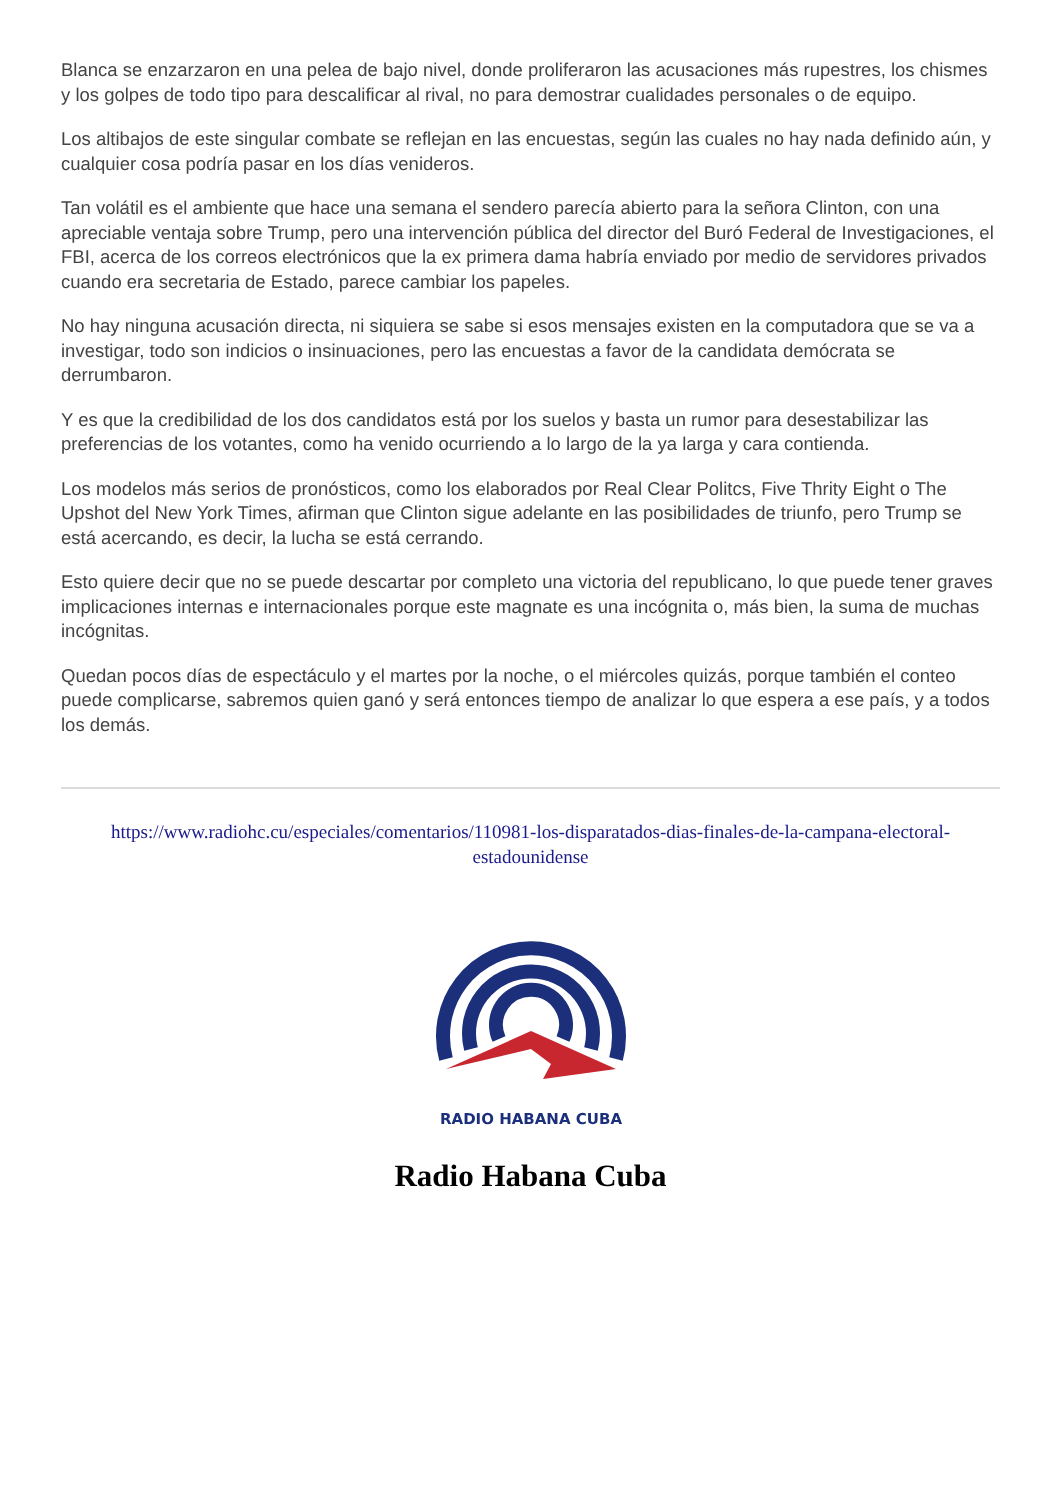Blanca se enzarzaron en una pelea de bajo nivel, donde proliferaron las acusaciones más rupestres, los chismes y los golpes de todo tipo para descalificar al rival, no para demostrar cualidades personales o de equipo.
Los altibajos de este singular combate se reflejan en las encuestas, según las cuales no hay nada definido aún, y cualquier cosa podría pasar en los días venideros.
Tan volátil es el ambiente que hace una semana el sendero parecía abierto para la señora Clinton, con una apreciable ventaja sobre Trump, pero una intervención pública del director del Buró Federal de Investigaciones, el FBI, acerca de los correos electrónicos que la ex primera dama habría enviado por medio de servidores privados cuando era secretaria de Estado, parece cambiar los papeles.
No hay ninguna acusación directa, ni siquiera se sabe si esos mensajes existen en la computadora que se va a investigar, todo son indicios o insinuaciones, pero las encuestas a favor de la candidata demócrata se derrumbaron.
Y es que la credibilidad de los dos candidatos está por los suelos y basta un rumor para desestabilizar las preferencias de los votantes, como ha venido ocurriendo a lo largo de la ya larga y cara contienda.
Los modelos más serios de pronósticos, como los elaborados por Real Clear Politcs, Five Thrity Eight o The Upshot del New York Times, afirman que Clinton sigue adelante en las posibilidades de triunfo, pero Trump se está acercando, es decir, la lucha se está cerrando.
Esto quiere decir que no se puede descartar por completo una victoria del republicano, lo que puede tener graves implicaciones internas e internacionales porque este magnate es una incógnita o, más bien, la suma de muchas incógnitas.
Quedan pocos días de espectáculo y el martes por la noche, o el miércoles quizás, porque también el conteo puede complicarse, sabremos quien ganó y será entonces tiempo de analizar lo que espera a ese país, y a todos los demás.
https://www.radiohc.cu/especiales/comentarios/110981-los-disparatados-dias-finales-de-la-campana-electoral-estadounidense
RADIO HABANA CUBA
Radio Habana Cuba